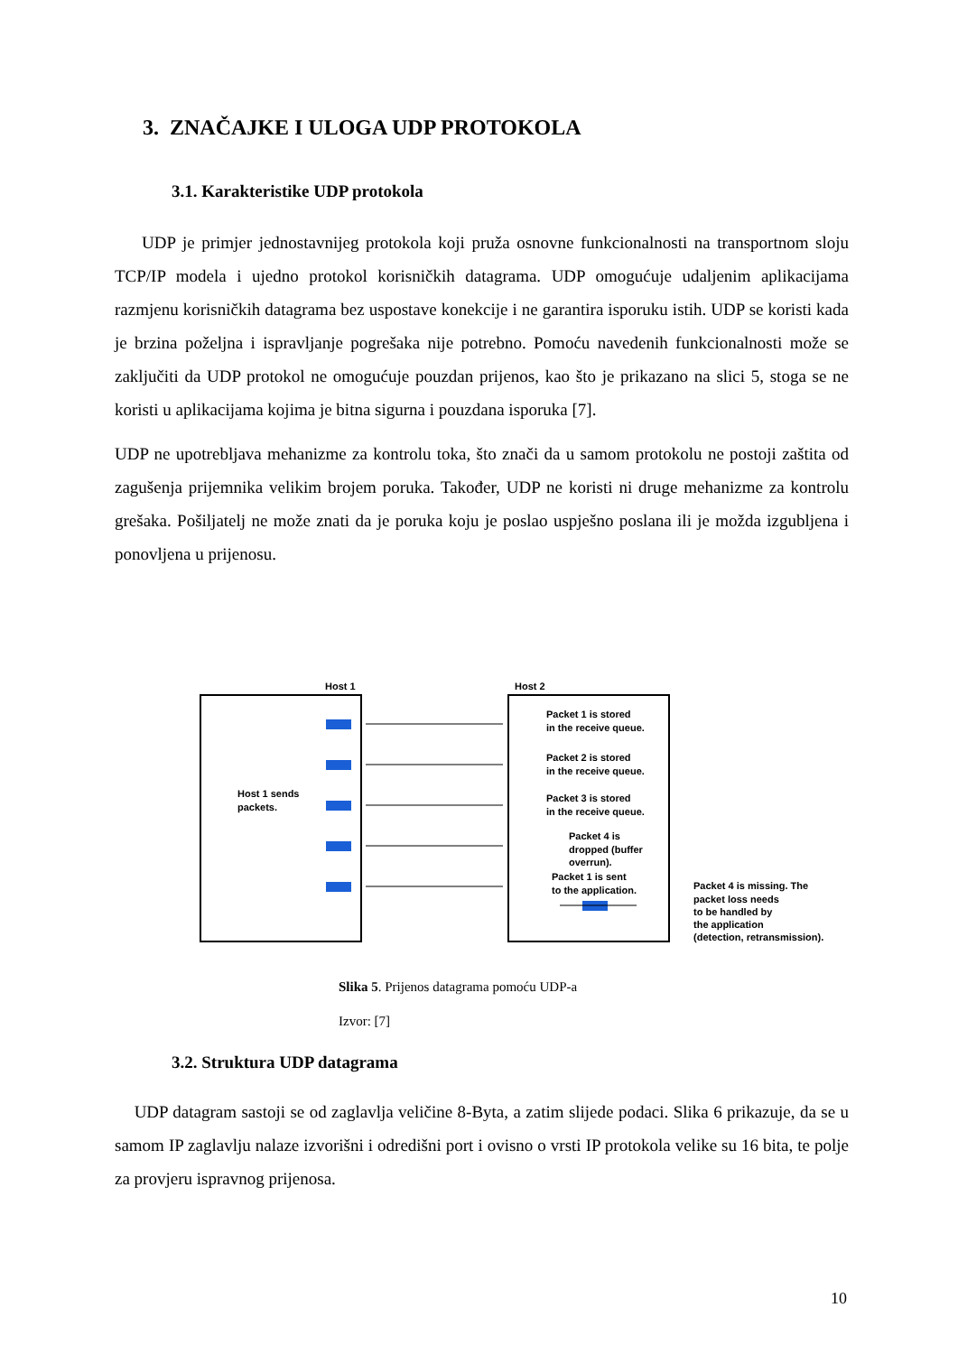3. ZNAČAJKE I ULOGA UDP PROTOKOLA
3.1. Karakteristike UDP protokola
UDP je primjer jednostavnijeg protokola koji pruža osnovne funkcionalnosti na transportnom sloju TCP/IP modela i ujedno protokol korisničkih datagrama. UDP omogućuje udaljenim aplikacijama razmjenu korisničkih datagrama bez uspostave konekcije i ne garantira isporuku istih. UDP se koristi kada je brzina poželjna i ispravljanje pogrešaka nije potrebno. Pomoću navedenih funkcionalnosti može se zaključiti da UDP protokol ne omogućuje pouzdan prijenos, kao što je prikazano na slici 5, stoga se ne koristi u aplikacijama kojima je bitna sigurna i pouzdana isporuka [7].
UDP ne upotrebljava mehanizme za kontrolu toka, što znači da u samom protokolu ne postoji zaštita od zagušenja prijemnika velikim brojem poruka. Također, UDP ne koristi ni druge mehanizme za kontrolu grešaka. Pošiljatelj ne može znati da je poruka koju je poslao uspješno poslana ili je možda izgubljena i ponovljena u prijenosu.
Host 1
Host 2
Host 1 sends
packets.
Packet 1 is stored
in the receive queue.
Packet 2 is stored
in the receive queue.
Packet 3 is stored
in the receive queue.
Packet 4 is
dropped (buffer
overrun).
Packet 1 is sent
to the application.
Packet 4 is missing. The
packet loss needs
to be handled by
the application
(detection, retransmission).
Slika 5. Prijenos datagrama pomoću UDP-a
Izvor: [7]
3.2. Struktura UDP datagrama
UDP datagram sastoji se od zaglavlja veličine 8-Byta, a zatim slijede podaci. Slika 6 prikazuje, da se u samom IP zaglavlju nalaze izvorišni i odredišni port i ovisno o vrsti IP protokola velike su 16 bita, te polje za provjeru ispravnog prijenosa.
10